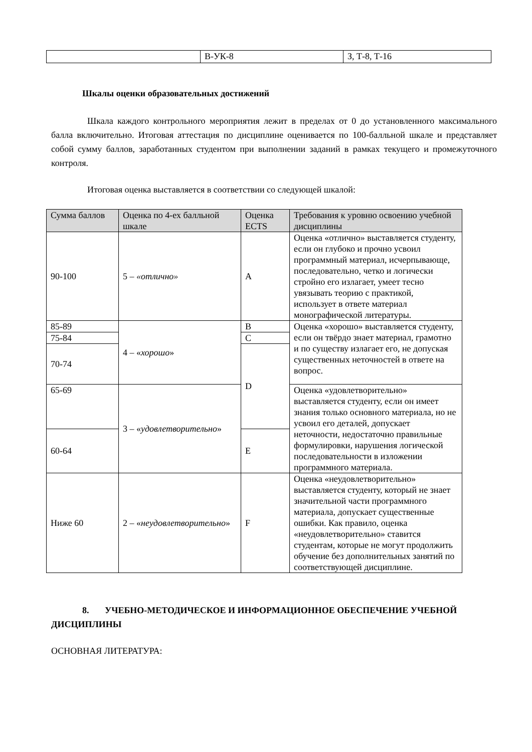| | В-УК-8 | З, Т-8, Т-16 |
Шкалы оценки образовательных достижений
Шкала каждого контрольного мероприятия лежит в пределах от 0 до установленного максимального балла включительно. Итоговая аттестация по дисциплине оценивается по 100-балльной шкале и представляет собой сумму баллов, заработанных студентом при выполнении заданий в рамках текущего и промежуточного контроля.
Итоговая оценка выставляется в соответствии со следующей шкалой:
| Сумма баллов | Оценка по 4-ех балльной шкале | Оценка ECTS | Требования к уровню освоению учебной дисциплины |
| --- | --- | --- | --- |
| 90-100 | 5 – «отлично» | A | Оценка «отлично» выставляется студенту, если он глубоко и прочно усвоил программный материал, исчерпывающе, последовательно, четко и логически стройно его излагает, умеет тесно увязывать теорию с практикой, использует в ответе материал монографической литературы. |
| 85-89 | 4 – « хорошо » | B | Оценка «хорошо» выставляется студенту, если он твёрдо знает материал, грамотно и по существу излагает его, не допуская существенных неточностей в ответе на вопрос. |
| 75-84 | | C | |
| 70-74 | | D | |
| 65-69 | 3 – « удовлетворительно » | | Оценка «удовлетворительно» выставляется студенту, если он имеет знания только основного материала, но не усвоил его деталей, допускает неточности, недостаточно правильные формулировки, нарушения логической последовательности в изложении программного материала. |
| 60-64 | | E | |
| Ниже 60 | 2 – « неудовлетворительно » | F | Оценка «неудовлетворительно» выставляется студенту, который не знает значительной части программного материала, допускает существенные ошибки. Как правило, оценка «неудовлетворительно» ставится студентам, которые не могут продолжить обучение без дополнительных занятий по соответствующей дисциплине. |
8. УЧЕБНО-МЕТОДИЧЕСКОЕ И ИНФОРМАЦИОННОЕ ОБЕСПЕЧЕНИЕ УЧЕБНОЙ ДИСЦИПЛИНЫ
ОСНОВНАЯ ЛИТЕРАТУРА: